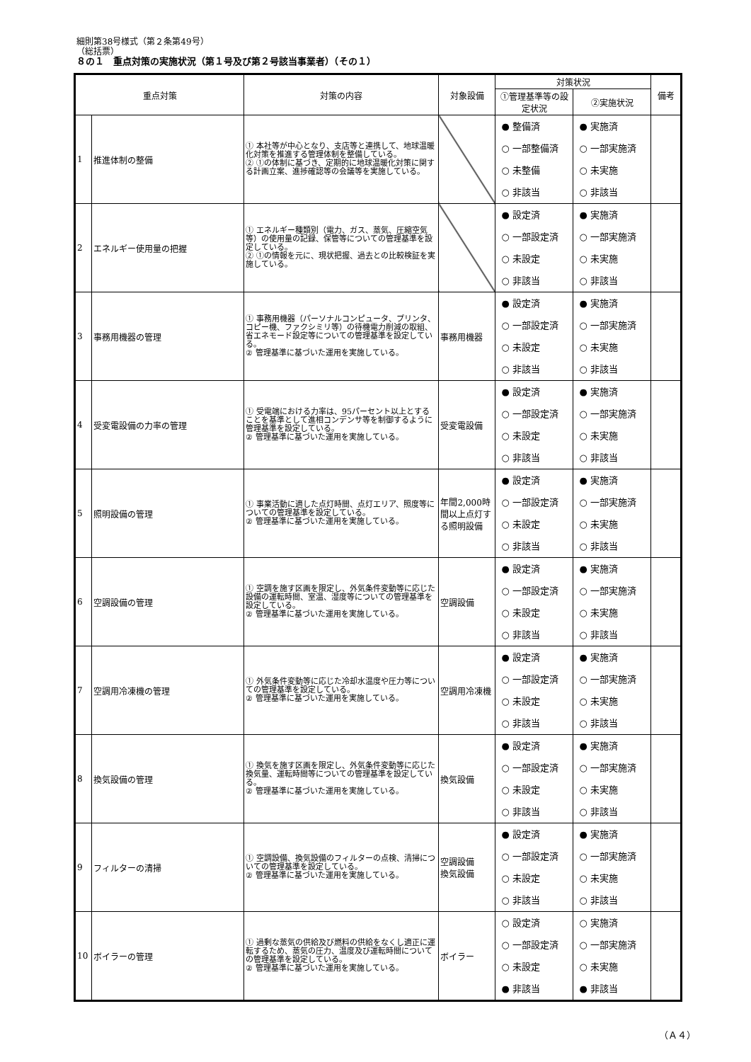細則第38号様式（第２条第49号）
（総括票）
８の１　重点対策の実施状況（第１号及び第２号該当事業者）（その１）
| 重点対策 | | 対策の内容 | 対象設備 | 対策状況 | | 備考 |
| --- | --- | --- | --- | --- | --- | --- |
| | | | | ①管理基準等の設定状況 | ②実施状況 | |
| 1 | 推進体制の整備 | ① 本社等が中心となり、支店等と連携して、地球温暖化対策を推進する管理体制を整備している。 ② ①の体制に基づき、定期的に地球温暖化対策に関する計画立案、進捗確認等の会議等を実施している。 | | ● 整備済 ○ 一部整備済 ○ 未整備 ○ 非該当 | ● 実施済 ○ 一部実施済 ○ 未実施 ○ 非該当 | |
| 2 | エネルギー使用量の把握 | ① エネルギー種類別（電力、ガス、蒸気、圧縮空気等）の使用量の記録、保管等についての管理基準を設定している。 ② ①の情報を元に、現状把握、過去との比較検証を実施している。 | | ● 設定済 ○ 一部設定済 ○ 未設定 ○ 非該当 | ● 実施済 ○ 一部実施済 ○ 未実施 ○ 非該当 | |
| 3 | 事務用機器の管理 | ① 事務用機器（パーソナルコンピュータ、プリンタ、コピー機、ファクシミリ等）の待機電力削減の取組、省エネモード設定等についての管理基準を設定している。 ② 管理基準に基づいた運用を実施している。 | 事務用機器 | ● 設定済 ○ 一部設定済 ○ 未設定 ○ 非該当 | ● 実施済 ○ 一部実施済 ○ 未実施 ○ 非該当 | |
| 4 | 受変電設備の力率の管理 | ① 受電端における力率は、95パーセント以上とすることを基準として進相コンデンサ等を制御するように管理基準を設定している。 ② 管理基準に基づいた運用を実施している。 | 受変電設備 | ● 設定済 ○ 一部設定済 ○ 未設定 ○ 非該当 | ● 実施済 ○ 一部実施済 ○ 未実施 ○ 非該当 | |
| 5 | 照明設備の管理 | ① 事業活動に適した点灯時間、点灯エリア、照度等についての管理基準を設定している。 ② 管理基準に基づいた運用を実施している。 | 年間2,000時間以上点灯する照明設備 | ● 設定済 ○ 一部設定済 ○ 未設定 ○ 非該当 | ● 実施済 ○ 一部実施済 ○ 未実施 ○ 非該当 | |
| 6 | 空調設備の管理 | ① 空調を施す区画を限定し、外気条件変動等に応じた設備の運転時間、室温、湿度等についての管理基準を設定している。 ② 管理基準に基づいた運用を実施している。 | 空調設備 | ● 設定済 ○ 一部設定済 ○ 未設定 ○ 非該当 | ● 実施済 ○ 一部実施済 ○ 未実施 ○ 非該当 | |
| 7 | 空調用冷凍機の管理 | ① 外気条件変動等に応じた冷却水温度や圧力等についての管理基準を設定している。 ② 管理基準に基づいた運用を実施している。 | 空調用冷凍機 | ● 設定済 ○ 一部設定済 ○ 未設定 ○ 非該当 | ● 実施済 ○ 一部実施済 ○ 未実施 ○ 非該当 | |
| 8 | 換気設備の管理 | ① 換気を施す区画を限定し、外気条件変動等に応じた換気量、運転時間等についての管理基準を設定している。 ② 管理基準に基づいた運用を実施している。 | 換気設備 | ● 設定済 ○ 一部設定済 ○ 未設定 ○ 非該当 | ● 実施済 ○ 一部実施済 ○ 未実施 ○ 非該当 | |
| 9 | フィルターの清掃 | ① 空調設備、換気設備のフィルターの点検、清掃についての管理基準を設定している。 ② 管理基準に基づいた運用を実施している。 | 空調設備 換気設備 | ● 設定済 ○ 一部設定済 ○ 未設定 ○ 非該当 | ● 実施済 ○ 一部実施済 ○ 未実施 ○ 非該当 | |
| 10 | ボイラーの管理 | ① 過剰な蒸気の供給及び燃料の供給をなくし適正に運転するため、蒸気の圧力、温度及び運転時間についての管理基準を設定している。 ② 管理基準に基づいた運用を実施している。 | ボイラー | ○ 設定済 ○ 一部設定済 ○ 未設定 ● 非該当 | ○ 実施済 ○ 一部実施済 ○ 未実施 ● 非該当 | |
（Ａ４）